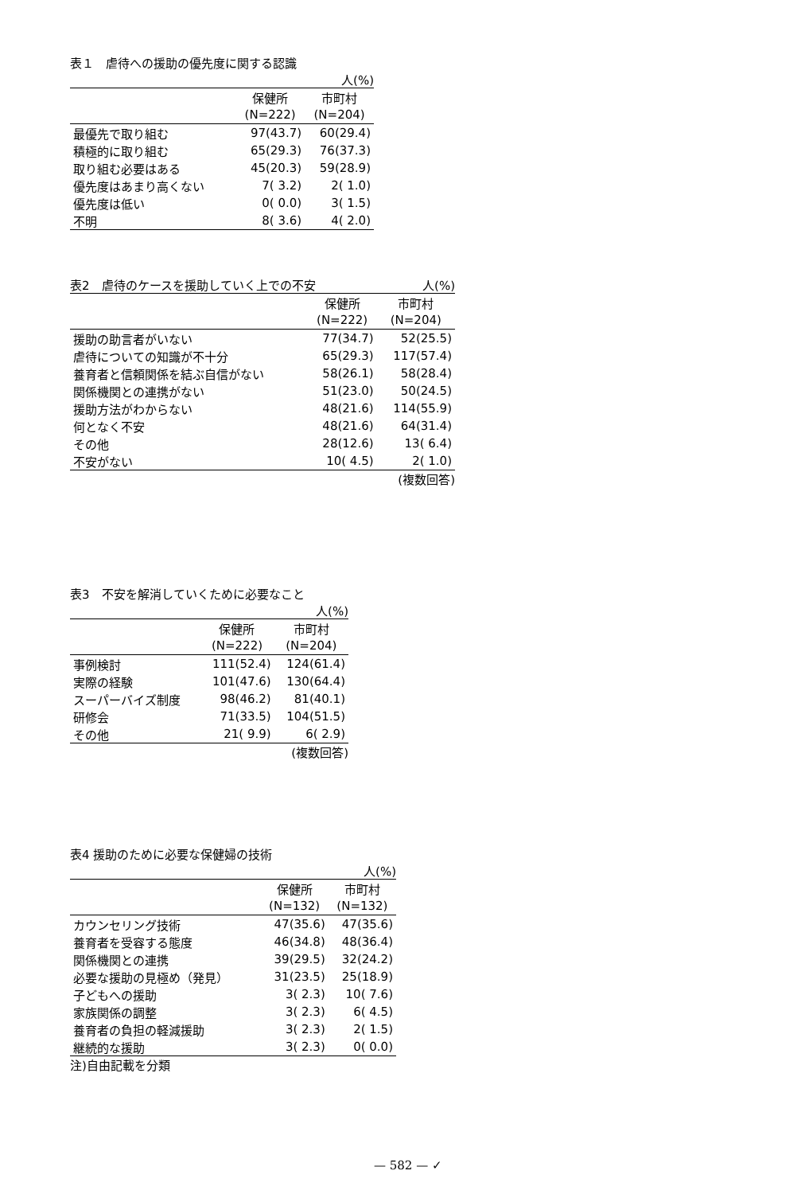表１　虐待への援助の優先度に関する認識
人(%)
| | 保健所 | 市町村 |
| --- | --- | --- |
| | (N=222) | (N=204) |
| 最優先で取り組む | 97(43.7) | 60(29.4) |
| 積極的に取り組む | 65(29.3) | 76(37.3) |
| 取り組む必要はある | 45(20.3) | 59(28.9) |
| 優先度はあまり高くない | 7( 3.2) | 2( 1.0) |
| 優先度は低い | 0( 0.0) | 3( 1.5) |
| 不明 | 8( 3.6) | 4( 2.0) |
表2　虐待のケースを援助していく上での不安 人(%)
| | 保健所 | 市町村 |
| --- | --- | --- |
| | (N=222) | (N=204) |
| 援助の助言者がいない | 77(34.7) | 52(25.5) |
| 虐待についての知識が不十分 | 65(29.3) | 117(57.4) |
| 養育者と信頼関係を結ぶ自信がない | 58(26.1) | 58(28.4) |
| 関係機関との連携がない | 51(23.0) | 50(24.5) |
| 援助方法がわからない | 48(21.6) | 114(55.9) |
| 何となく不安 | 48(21.6) | 64(31.4) |
| その他 | 28(12.6) | 13( 6.4) |
| 不安がない | 10( 4.5) | 2( 1.0) |
(複数回答)
表3　不安を解消していくために必要なこと
人(%)
| | 保健所 | 市町村 |
| --- | --- | --- |
| | (N=222) | (N=204) |
| 事例検討 | 111(52.4) | 124(61.4) |
| 実際の経験 | 101(47.6) | 130(64.4) |
| スーパーバイズ制度 | 98(46.2) | 81(40.1) |
| 研修会 | 71(33.5) | 104(51.5) |
| その他 | 21( 9.9) | 6( 2.9) |
(複数回答)
表4 援助のために必要な保健婦の技術
人(%)
| | 保健所 | 市町村 |
| --- | --- | --- |
| | (N=132) | (N=132) |
| カウンセリング技術 | 47(35.6) | 47(35.6) |
| 養育者を受容する態度 | 46(34.8) | 48(36.4) |
| 関係機関との連携 | 39(29.5) | 32(24.2) |
| 必要な援助の見極め（発見） | 31(23.5) | 25(18.9) |
| 子どもへの援助 | 3( 2.3) | 10( 7.6) |
| 家族関係の調整 | 3( 2.3) | 6( 4.5) |
| 養育者の負担の軽減援助 | 3( 2.3) | 2( 1.5) |
| 継続的な援助 | 3( 2.3) | 0( 0.0) |
注)自由記載を分類
— 582 — ✓